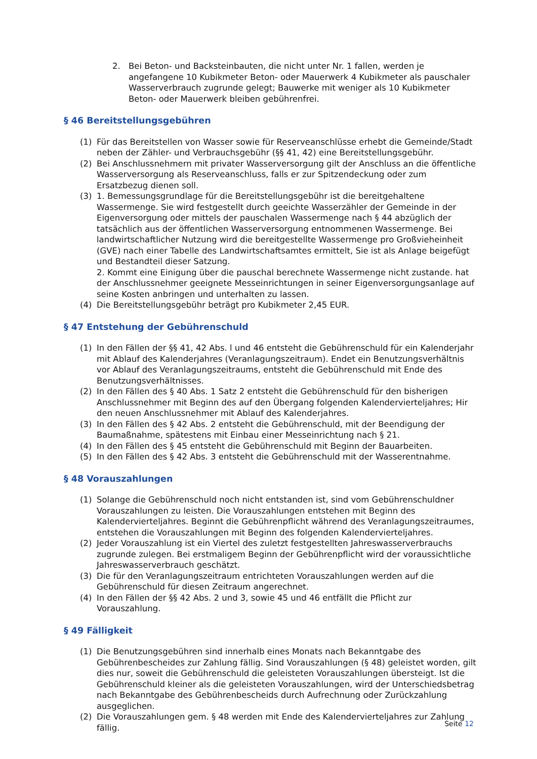2. Bei Beton- und Backsteinbauten, die nicht unter Nr. 1 fallen, werden je angefangene 10 Kubikmeter Beton- oder Mauerwerk 4 Kubikmeter als pauschaler Wasserverbrauch zugrunde gelegt; Bauwerke mit weniger als 10 Kubikmeter Beton- oder Mauerwerk bleiben gebührenfrei.
§ 46 Bereitstellungsgebühren
(1) Für das Bereitstellen von Wasser sowie für Reserveanschlüsse erhebt die Gemeinde/Stadt neben der Zähler- und Verbrauchsgebühr (§§ 41, 42) eine Bereitstellungsgebühr.
(2) Bei Anschlussnehmern mit privater Wasserversorgung gilt der Anschluss an die öffentliche Wasserversorgung als Reserveanschluss, falls er zur Spitzendeckung oder zum Ersatzbezug dienen soll.
(3) 1. Bemessungsgrundlage für die Bereitstellungsgebühr ist die bereitgehaltene Wassermenge. Sie wird festgestellt durch geeichte Wasserzähler der Gemeinde in der Eigenversorgung oder mittels der pauschalen Wassermenge nach § 44 abzüglich der tatsächlich aus der öffentlichen Wasserversorgung entnommenen Wassermenge. Bei landwirtschaftlicher Nutzung wird die bereitgestellte Wassermenge pro Großvieheinheit (GVE) nach einer Tabelle des Landwirtschaftsamtes ermittelt, Sie ist als Anlage beigefügt und Bestandteil dieser Satzung.
2. Kommt eine Einigung über die pauschal berechnete Wassermenge nicht zustande. hat der Anschlussnehmer geeignete Messeinrichtungen in seiner Eigenversorgungsanlage auf seine Kosten anbringen und unterhalten zu lassen.
(4) Die Bereitstellungsgebühr beträgt pro Kubikmeter 2,45 EUR.
§ 47 Entstehung der Gebührenschuld
(1) In den Fällen der §§ 41, 42 Abs. l und 46 entsteht die Gebührenschuld für ein Kalenderjahr mit Ablauf des Kalenderjahres (Veranlagungszeitraum). Endet ein Benutzungsverhältnis vor Ablauf des Veranlagungszeitraums, entsteht die Gebührenschuld mit Ende des Benutzungsverhältnisses.
(2) In den Fällen des § 40 Abs. 1 Satz 2 entsteht die Gebührenschuld für den bisherigen Anschlussnehmer mit Beginn des auf den Übergang folgenden Kalendervierteljahres; Hir den neuen Anschlussnehmer mit Ablauf des Kalenderjahres.
(3) In den Fällen des § 42 Abs. 2 entsteht die Gebührenschuld, mit der Beendigung der Baumaßnahme, spätestens mit Einbau einer Messeinrichtung nach § 21.
(4) In den Fällen des § 45 entsteht die Gebührenschuld mit Beginn der Bauarbeiten.
(5) In den Fällen des § 42 Abs. 3 entsteht die Gebührenschuld mit der Wasserentnahme.
§ 48 Vorauszahlungen
(1) Solange die Gebührenschuld noch nicht entstanden ist, sind vom Gebührenschuldner Vorauszahlungen zu leisten. Die Vorauszahlungen entstehen mit Beginn des Kalendervierteljahres. Beginnt die Gebührenpflicht während des Veranlagungszeitraumes, entstehen die Vorauszahlungen mit Beginn des folgenden Kalendervierteljahres.
(2) Jeder Vorauszahlung ist ein Viertel des zuletzt festgestellten Jahreswasserverbrauchs zugrunde zulegen. Bei erstmaligem Beginn der Gebührenpflicht wird der voraussichtliche Jahreswasserverbrauch geschätzt.
(3) Die für den Veranlagungszeitraum entrichteten Vorauszahlungen werden auf die Gebührenschuld für diesen Zeitraum angerechnet.
(4) In den Fällen der §§ 42 Abs. 2 und 3, sowie 45 und 46 entfällt die Pflicht zur Vorauszahlung.
§ 49 Fälligkeit
(1) Die Benutzungsgebühren sind innerhalb eines Monats nach Bekanntgabe des Gebührenbescheides zur Zahlung fällig. Sind Vorauszahlungen (§ 48) geleistet worden, gilt dies nur, soweit die Gebührenschuld die geleisteten Vorauszahlungen übersteigt. Ist die Gebührenschuld kleiner als die geleisteten Vorauszahlungen, wird der Unterschiedsbetrag nach Bekanntgabe des Gebührenbescheids durch Aufrechnung oder Zurückzahlung ausgeglichen.
(2) Die Vorauszahlungen gem. § 48 werden mit Ende des Kalendervierteljahres zur Zahlung fällig.
Seite 12